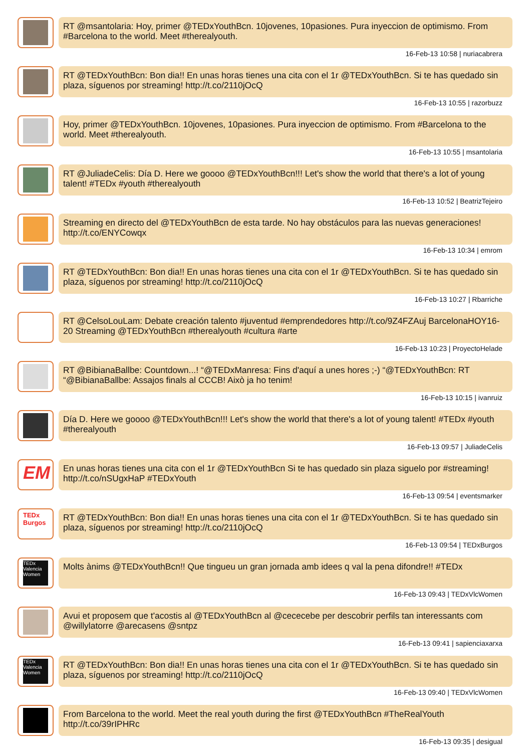RT @msantolaria: Hoy, primer @TEDxYouthBcn. 10jovenes, 10pasiones. Pura inyeccion de optimismo. From #Barcelona to the world. Meet #therealyouth.
16-Feb-13 10:58 | nuriacabrera
RT @TEDxYouthBcn: Bon dia!! En unas horas tienes una cita con el 1r @TEDxYouthBcn. Si te has quedado sin plaza, síguenos por streaming! http://t.co/2110jOcQ
16-Feb-13 10:55 | razorbuzz
Hoy, primer @TEDxYouthBcn. 10jovenes, 10pasiones. Pura inyeccion de optimismo. From #Barcelona to the world. Meet #therealyouth.
16-Feb-13 10:55 | msantolaria
RT @JuliadeCelis: Día D. Here we goooo @TEDxYouthBcn!!! Let's show the world that there's a lot of young talent! #TEDx #youth #therealyouth
16-Feb-13 10:52 | BeatrizTejeiro
Streaming en directo del @TEDxYouthBcn de esta tarde. No hay obstáculos para las nuevas generaciones! http://t.co/ENYCowqx
16-Feb-13 10:34 | emrom
RT @TEDxYouthBcn: Bon dia!! En unas horas tienes una cita con el 1r @TEDxYouthBcn. Si te has quedado sin plaza, síguenos por streaming! http://t.co/2110jOcQ
16-Feb-13 10:27 | Rbarriche
RT @CelsoLouLam: Debate creación talento #juventud #emprendedores http://t.co/9Z4FZAuj BarcelonaHOY16-20 Streaming @TEDxYouthBcn #therealyouth #cultura #arte
16-Feb-13 10:23 | ProyectoHelade
RT @BibianaBallbe: Countdown...! “@TEDxManresa: Fins d'aquí a unes hores ;-) “@TEDxYouthBcn: RT “@BibianaBallbe: Assajos finals al CCCB! Això ja ho tenim!
16-Feb-13 10:15 | ivanruiz
Día D. Here we goooo @TEDxYouthBcn!!! Let's show the world that there's a lot of young talent! #TEDx #youth #therealyouth
16-Feb-13 09:57 | JuliadeCelis
EM
En unas horas tienes una cita con el 1r @TEDxYouthBcn Si te has quedado sin plaza siguelo por #streaming! http://t.co/nSUgxHaP #TEDxYouth
16-Feb-13 09:54 | eventsmarker
TEDx Burgos
RT @TEDxYouthBcn: Bon dia!! En unas horas tienes una cita con el 1r @TEDxYouthBcn. Si te has quedado sin plaza, síguenos por streaming! http://t.co/2110jOcQ
16-Feb-13 09:54 | TEDxBurgos
TEDx Valencia Women
Molts ànims @TEDxYouthBcn!! Que tingueu un gran jornada amb idees q val la pena difondre!! #TEDx
16-Feb-13 09:43 | TEDxVlcWomen
Avui et proposem que t'acostis al @TEDxYouthBcn al @cececebe per descobrir perfils tan interessants com @willylatorre @arecasens @sntpz
16-Feb-13 09:41 | sapienciaxarxa
TEDx Valencia Women
RT @TEDxYouthBcn: Bon dia!! En unas horas tienes una cita con el 1r @TEDxYouthBcn. Si te has quedado sin plaza, síguenos por streaming! http://t.co/2110jOcQ
16-Feb-13 09:40 | TEDxVlcWomen
From Barcelona to the world. Meet the real youth during the first @TEDxYouthBcn #TheRealYouth http://t.co/39rIPHRc
16-Feb-13 09:35 | desigual